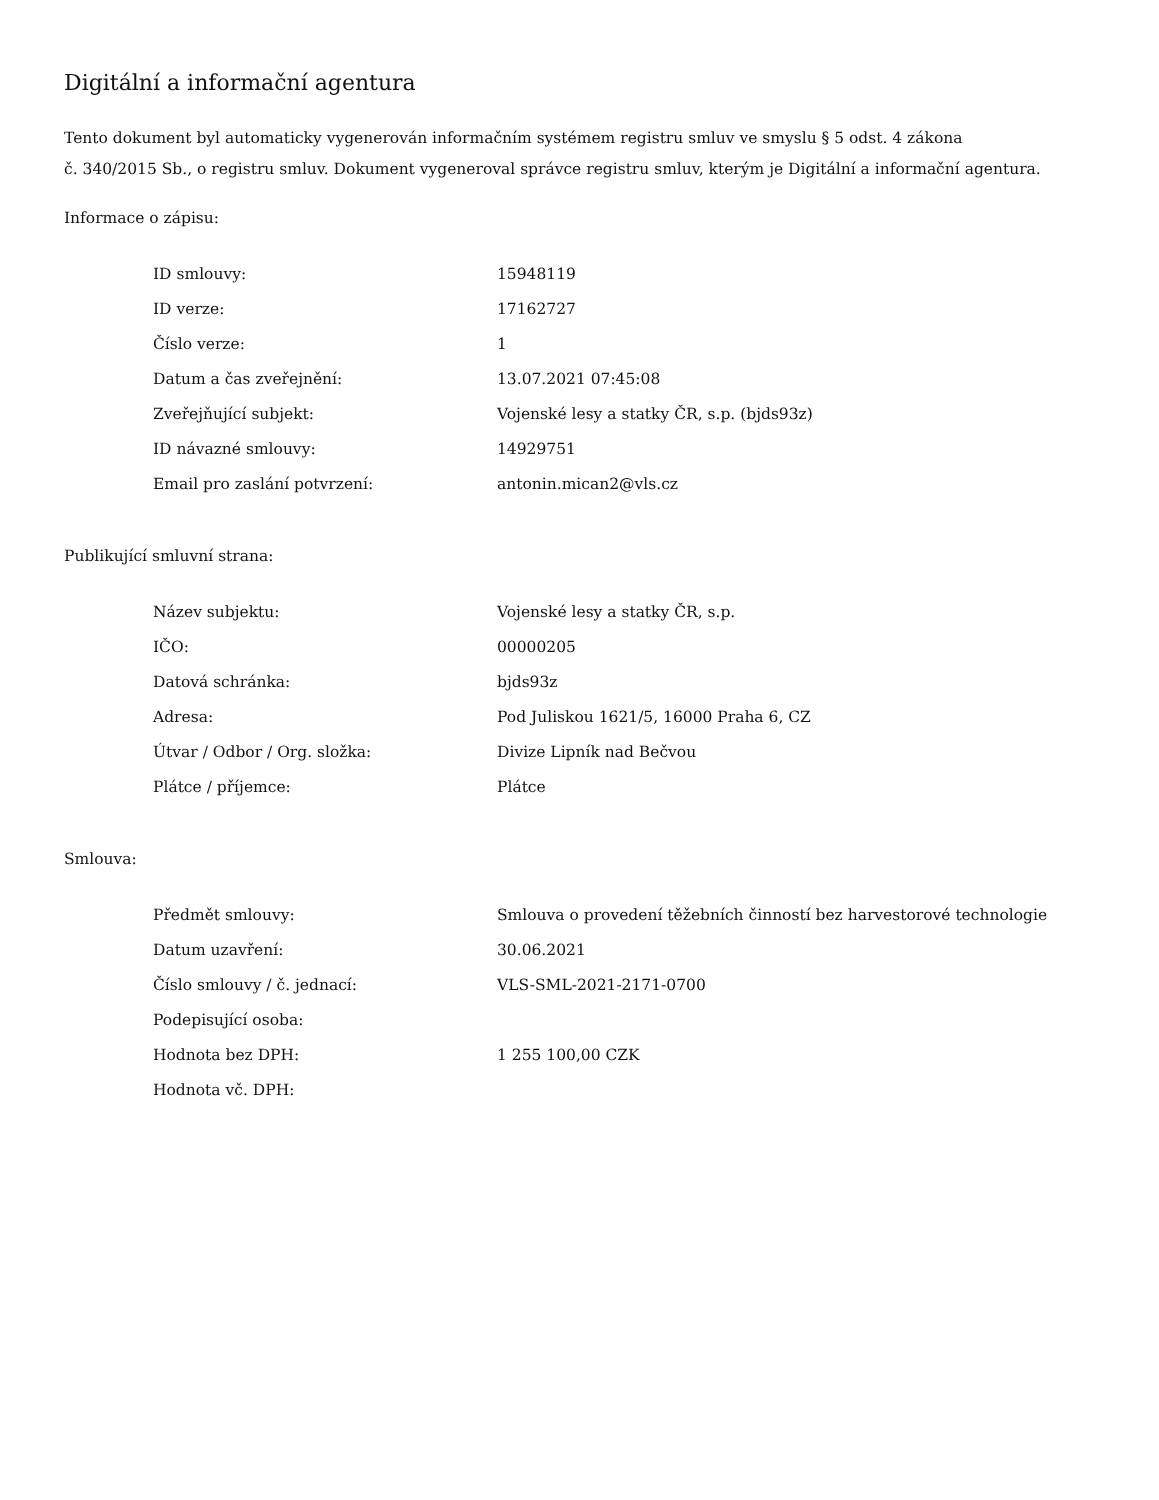Digitální a informační agentura
Tento dokument byl automaticky vygenerován informačním systémem registru smluv ve smyslu § 5 odst. 4 zákona
č. 340/2015 Sb., o registru smluv. Dokument vygeneroval správce registru smluv, kterým je Digitální a informační agentura.
Informace o zápisu:
| ID smlouvy: | 15948119 |
| ID verze: | 17162727 |
| Číslo verze: | 1 |
| Datum a čas zveřejnění: | 13.07.2021 07:45:08 |
| Zveřejňující subjekt: | Vojenské lesy a statky ČR, s.p. (bjds93z) |
| ID návazné smlouvy: | 14929751 |
| Email pro zaslání potvrzení: | antonin.mican2@vls.cz |
Publikující smluvní strana:
| Název subjektu: | Vojenské lesy a statky ČR, s.p. |
| IČO: | 00000205 |
| Datová schránka: | bjds93z |
| Adresa: | Pod Juliskou 1621/5, 16000 Praha 6, CZ |
| Útvar / Odbor / Org. složka: | Divize Lipník nad Bečvou |
| Plátce / příjemce: | Plátce |
Smlouva:
| Předmět smlouvy: | Smlouva o provedení těžebních činností bez harvestorové technologie |
| Datum uzavření: | 30.06.2021 |
| Číslo smlouvy / č. jednací: | VLS-SML-2021-2171-0700 |
| Podepisující osoba: | |
| Hodnota bez DPH: | 1 255 100,00 CZK |
| Hodnota vč. DPH: | |